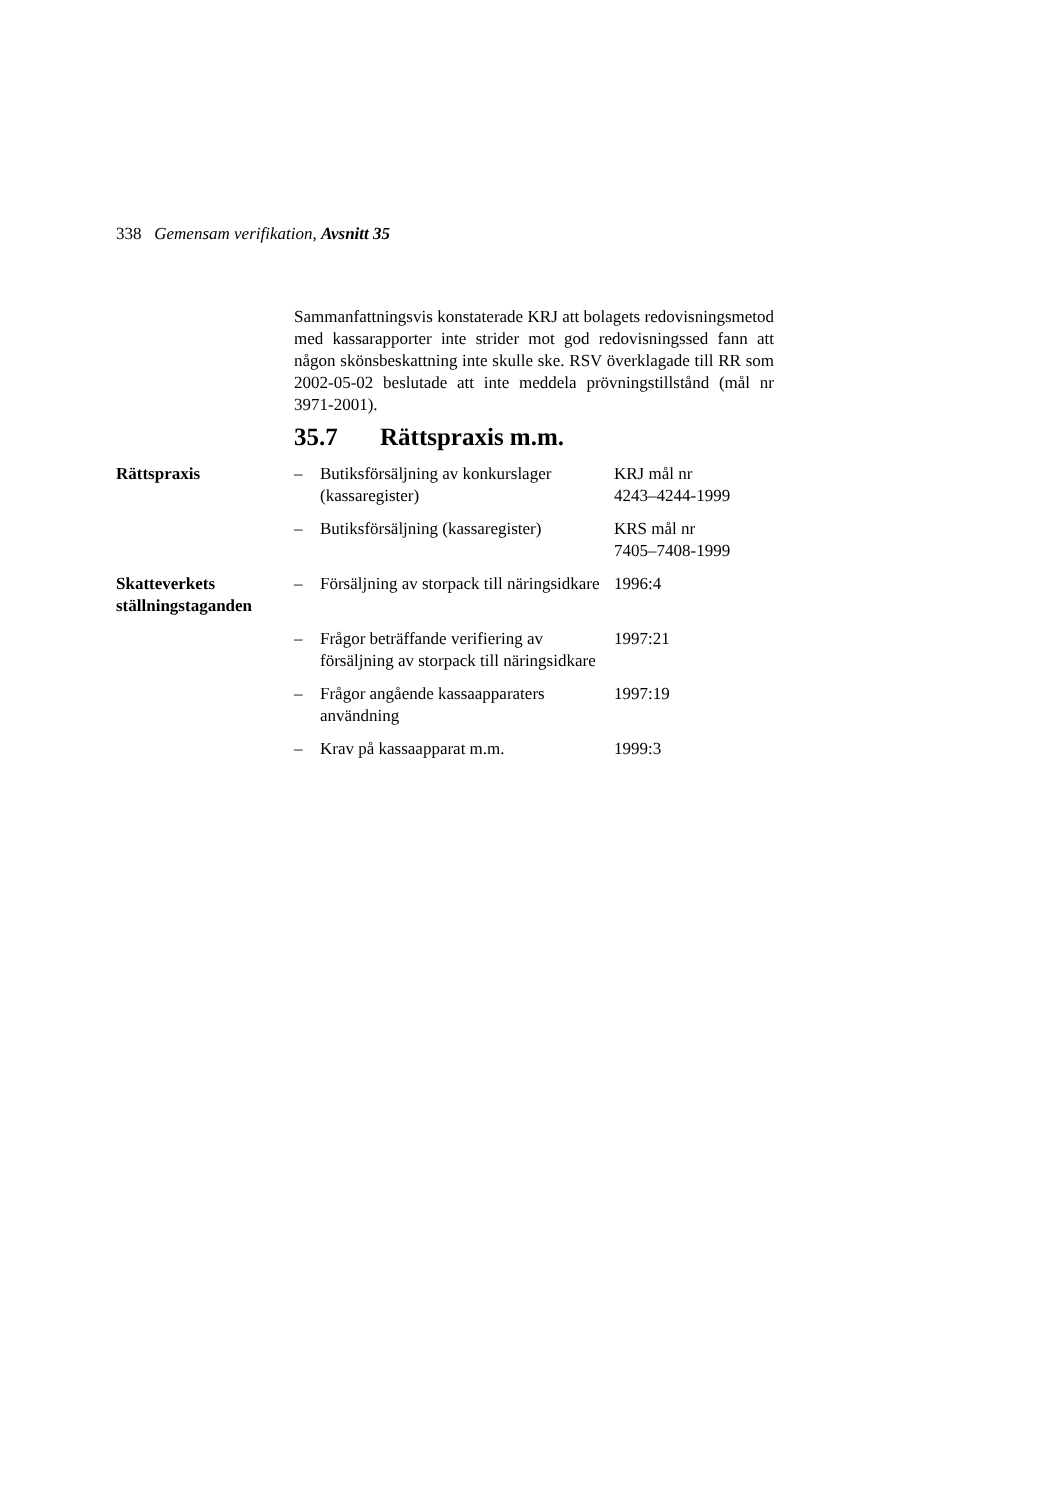338 Gemensam verifikation, Avsnitt 35
Sammanfattningsvis konstaterade KRJ att bolagets redovisningsmetod med kassarapporter inte strider mot god redovisningssed fann att någon skönsbeskattning inte skulle ske. RSV överklagade till RR som 2002-05-02 beslutade att inte meddela prövningstillstånd (mål nr 3971-2001).
35.7 Rättspraxis m.m.
Rättspraxis – Butiksförsäljning av konkurslager (kassaregister)
KRJ mål nr
4243–4244-1999
– Butiksförsäljning (kassaregister)
KRS mål nr
7405–7408-1999
Skatteverkets ställningstaganden
– Försäljning av storpack till näringsidkare
1996:4
– Frågor beträffande verifiering av försäljning av storpack till näringsidkare
1997:21
– Frågor angående kassaapparaters användning
1997:19
– Krav på kassaapparat m.m. 1999:3